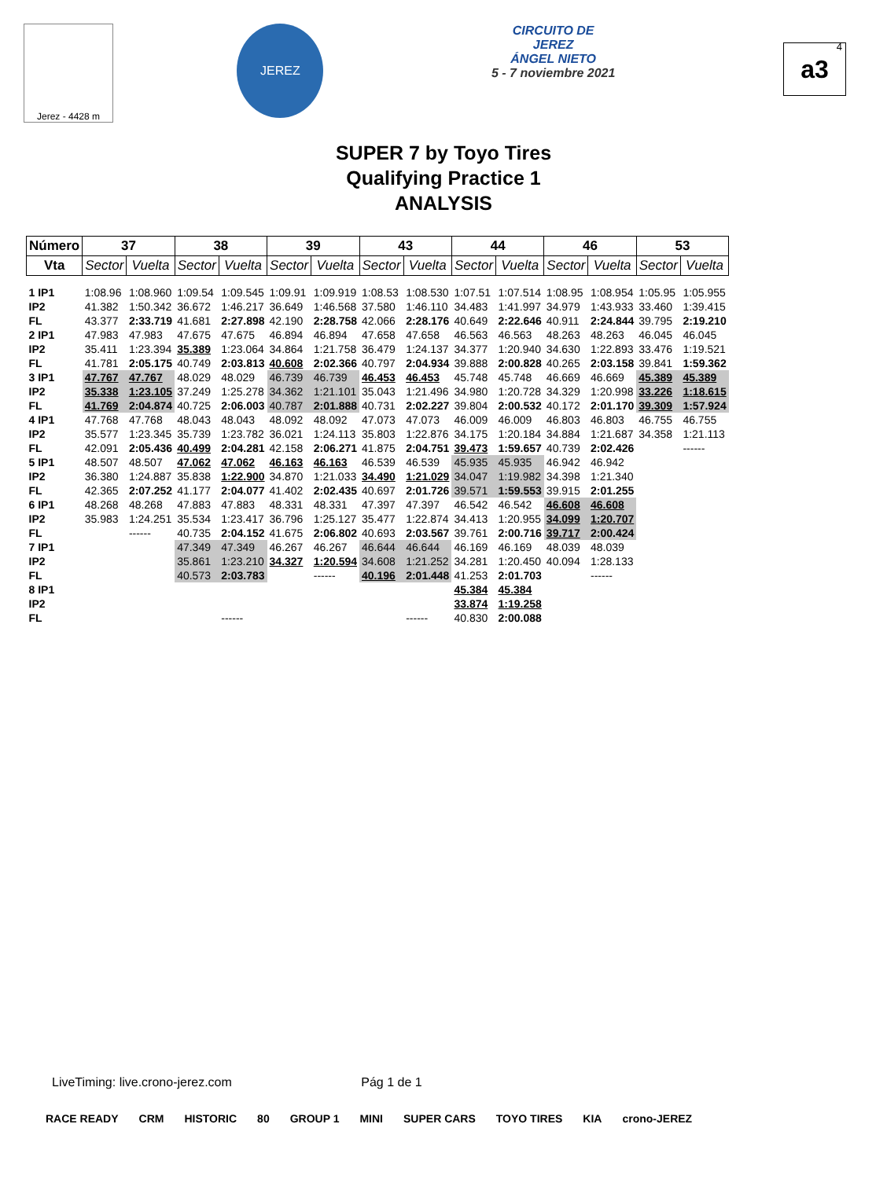Jerez - 4428 m
JEREZ
CIRCUITO DE
JEREZ
ÁNGEL NIETO
5 - 7 noviembre 2021
<sup>4</sup> a3
SUPER 7 by Toyo Tires
Qualifying Practice 1
ANALYSIS
| Número | 37 | | 38 | | 39 | | 43 | | 44 | | 46 | | 53 | |
| --- | --- | --- | --- | --- | --- | --- | --- | --- | --- | --- | --- | --- | --- | --- |
| Vta | Sector | Vuelta | Sector | Vuelta | Sector | Vuelta | Sector | Vuelta | Sector | Vuelta | Sector | Vuelta | Sector | Vuelta |
| 1 IP1 | 1:08.96 | 1:08.960 | 1:09.54 | 1:09.545 | 1:09.91 | 1:09.919 | 1:08.53 | 1:08.530 | 1:07.51 | 1:07.514 | 1:08.95 | 1:08.954 | 1:05.95 | 1:05.955 |
| IP2 | 41.382 | 1:50.342 | 36.672 | 1:46.217 | 36.649 | 1:46.568 | 37.580 | 1:46.110 | 34.483 | 1:41.997 | 34.979 | 1:43.933 | 33.460 | 1:39.415 |
| FL | 43.377 | 2:33.719 | 41.681 | 2:27.898 | 42.190 | 2:28.758 | 42.066 | 2:28.176 | 40.649 | 2:22.646 | 40.911 | 2:24.844 | 39.795 | 2:19.210 |
| 2 IP1 | 47.983 | 47.983 | 47.675 | 47.675 | 46.894 | 46.894 | 47.658 | 47.658 | 46.563 | 46.563 | 48.263 | 48.263 | 46.045 | 46.045 |
| IP2 | 35.411 | 1:23.394 | 35.389 | 1:23.064 | 34.864 | 1:21.758 | 36.479 | 1:24.137 | 34.377 | 1:20.940 | 34.630 | 1:22.893 | 33.476 | 1:19.521 |
| FL | 41.781 | 2:05.175 | 40.749 | 2:03.813 | 40.608 | 2:02.366 | 40.797 | 2:04.934 | 39.888 | 2:00.828 | 40.265 | 2:03.158 | 39.841 | 1:59.362 |
| 3 IP1 | 47.767 | 47.767 | 48.029 | 48.029 | 46.739 | 46.739 | 46.453 | 46.453 | 45.748 | 45.748 | 46.669 | 46.669 | 45.389 | 45.389 |
| IP2 | 35.338 | 1:23.105 | 37.249 | 1:25.278 | 34.362 | 1:21.101 | 35.043 | 1:21.496 | 34.980 | 1:20.728 | 34.329 | 1:20.998 | 33.226 | 1:18.615 |
| FL | 41.769 | 2:04.874 | 40.725 | 2:06.003 | 40.787 | 2:01.888 | 40.731 | 2:02.227 | 39.804 | 2:00.532 | 40.172 | 2:01.170 | 39.309 | 1:57.924 |
| 4 IP1 | 47.768 | 47.768 | 48.043 | 48.043 | 48.092 | 48.092 | 47.073 | 47.073 | 46.009 | 46.009 | 46.803 | 46.803 | 46.755 | 46.755 |
| IP2 | 35.577 | 1:23.345 | 35.739 | 1:23.782 | 36.021 | 1:24.113 | 35.803 | 1:22.876 | 34.175 | 1:20.184 | 34.884 | 1:21.687 | 34.358 | 1:21.113 |
| FL | 42.091 | 2:05.436 | 40.499 | 2:04.281 | 42.158 | 2:06.271 | 41.875 | 2:04.751 | 39.473 | 1:59.657 | 40.739 | 2:02.426 | | ------ |
| 5 IP1 | 48.507 | 48.507 | 47.062 | 47.062 | 46.163 | 46.163 | 46.539 | 46.539 | 45.935 | 45.935 | 46.942 | 46.942 | | |
| IP2 | 36.380 | 1:24.887 | 35.838 | 1:22.900 | 34.870 | 1:21.033 | 34.490 | 1:21.029 | 34.047 | 1:19.982 | 34.398 | 1:21.340 | | |
| FL | 42.365 | 2:07.252 | 41.177 | 2:04.077 | 41.402 | 2:02.435 | 40.697 | 2:01.726 | 39.571 | 1:59.553 | 39.915 | 2:01.255 | | |
| 6 IP1 | 48.268 | 48.268 | 47.883 | 47.883 | 48.331 | 48.331 | 47.397 | 47.397 | 46.542 | 46.542 | 46.608 | 46.608 | | |
| IP2 | 35.983 | 1:24.251 | 35.534 | 1:23.417 | 36.796 | 1:25.127 | 35.477 | 1:22.874 | 34.413 | 1:20.955 | 34.099 | 1:20.707 | | |
| FL | | ------ | 40.735 | 2:04.152 | 41.675 | 2:06.802 | 40.693 | 2:03.567 | 39.761 | 2:00.716 | 39.717 | 2:00.424 | | |
| 7 IP1 | | | 47.349 | 47.349 | 46.267 | 46.267 | 46.644 | 46.644 | 46.169 | 46.169 | 48.039 | 48.039 | | |
| IP2 | | | 35.861 | 1:23.210 | 34.327 | 1:20.594 | 34.608 | 1:21.252 | 34.281 | 1:20.450 | 40.094 | 1:28.133 | | |
| FL | | | 40.573 | 2:03.783 | | ------ | 40.196 | 2:01.448 | 41.253 | 2:01.703 | | ------ | | |
| 8 IP1 | | | | | | | | | 45.384 | 45.384 | | | | |
| IP2 | | | | | | | | | 33.874 | 1:19.258 | | | | |
| FL | | | | ------ | | | | ------ | 40.830 | 2:00.088 | | | | |
LiveTiming: live.crono-jerez.com Pág 1 de 1
RACE READY CRM HISTORIC 80 GROUP 1 MINI SUPER CARS TOYO TIRES KIA crono-JEREZ